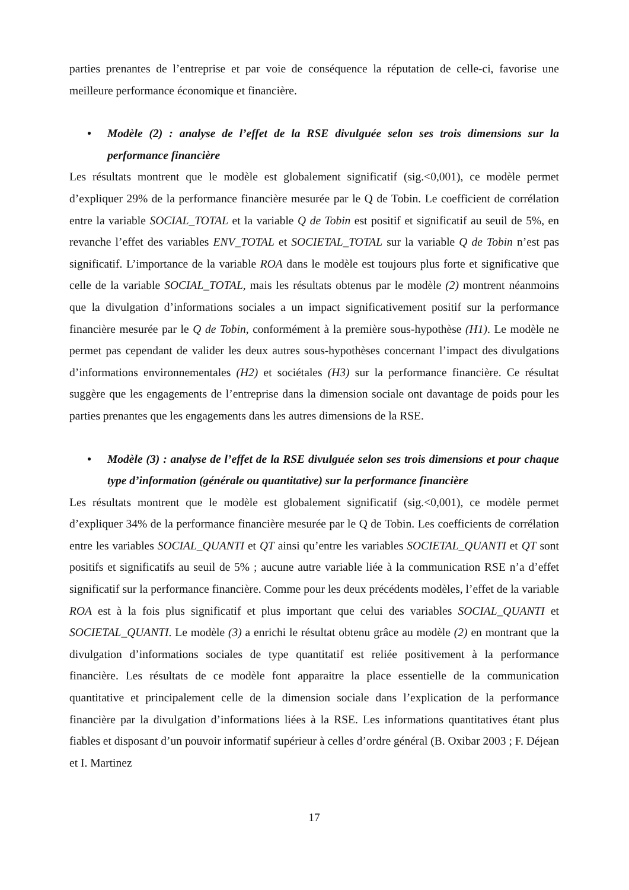parties prenantes de l’entreprise et par voie de conséquence la réputation de celle-ci, favorise une meilleure performance économique et financière.
• Modèle (2) : analyse de l’effet de la RSE divulguée selon ses trois dimensions sur la performance financière
Les résultats montrent que le modèle est globalement significatif (sig.<0,001), ce modèle permet d’expliquer 29% de la performance financière mesurée par le Q de Tobin. Le coefficient de corrélation entre la variable SOCIAL_TOTAL et la variable Q de Tobin est positif et significatif au seuil de 5%, en revanche l’effet des variables ENV_TOTAL et SOCIETAL_TOTAL sur la variable Q de Tobin n’est pas significatif. L’importance de la variable ROA dans le modèle est toujours plus forte et significative que celle de la variable SOCIAL_TOTAL, mais les résultats obtenus par le modèle (2) montrent néanmoins que la divulgation d’informations sociales a un impact significativement positif sur la performance financière mesurée par le Q de Tobin, conformément à la première sous-hypothèse (H1). Le modèle ne permet pas cependant de valider les deux autres sous-hypothèses concernant l’impact des divulgations d’informations environnementales (H2) et sociétales (H3) sur la performance financière. Ce résultat suggère que les engagements de l’entreprise dans la dimension sociale ont davantage de poids pour les parties prenantes que les engagements dans les autres dimensions de la RSE.
• Modèle (3) : analyse de l’effet de la RSE divulguée selon ses trois dimensions et pour chaque type d’information (générale ou quantitative) sur la performance financière
Les résultats montrent que le modèle est globalement significatif (sig.<0,001), ce modèle permet d’expliquer 34% de la performance financière mesurée par le Q de Tobin. Les coefficients de corrélation entre les variables SOCIAL_QUANTI et QT ainsi qu’entre les variables SOCIETAL_QUANTI et QT sont positifs et significatifs au seuil de 5% ; aucune autre variable liée à la communication RSE n’a d’effet significatif sur la performance financière. Comme pour les deux précédents modèles, l’effet de la variable ROA est à la fois plus significatif et plus important que celui des variables SOCIAL_QUANTI et SOCIETAL_QUANTI. Le modèle (3) a enrichi le résultat obtenu grâce au modèle (2) en montrant que la divulgation d’informations sociales de type quantitatif est reliée positivement à la performance financière. Les résultats de ce modèle font apparaitre la place essentielle de la communication quantitative et principalement celle de la dimension sociale dans l’explication de la performance financière par la divulgation d’informations liées à la RSE. Les informations quantitatives étant plus fiables et disposant d’un pouvoir informatif supérieur à celles d’ordre général (B. Oxibar 2003 ; F. Déjean et I. Martinez
17